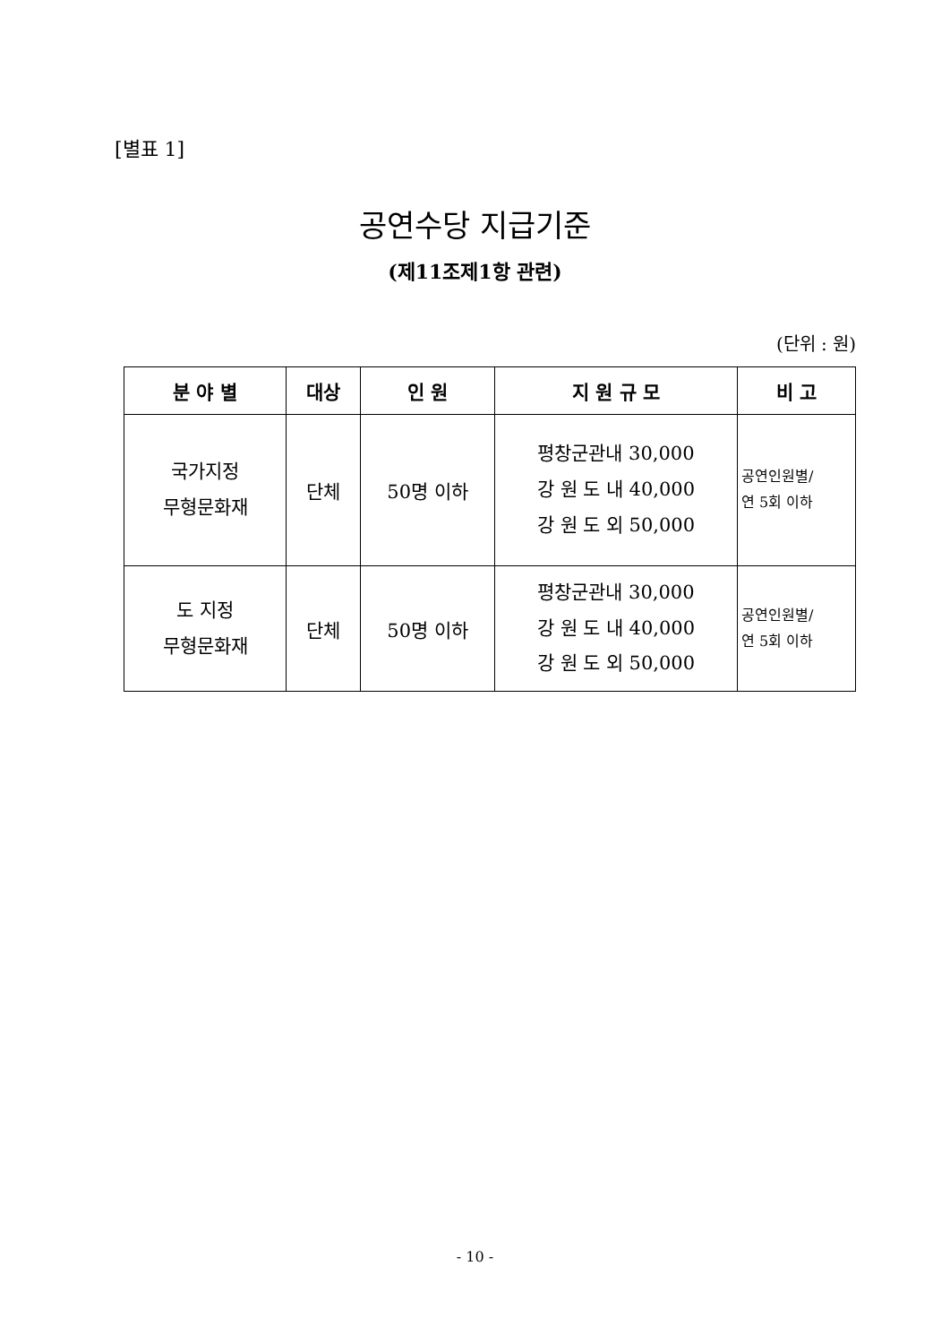[별표 1]
공연수당 지급기준
(제11조제1항 관련)
(단위 : 원)
| 분 야 별 | 대상 | 인 원 | 지 원 규 모 | 비 고 |
| --- | --- | --- | --- | --- |
| 국가지정 무형문화재 | 단체 | 50명 이하 | 평창군관내 30,000 강 원 도 내 40,000 강 원 도 외 50,000 | 공연인원별/ 연 5회 이하 |
| 도 지정 무형문화재 | 단체 | 50명 이하 | 평창군관내 30,000 강 원 도 내 40,000 강 원 도 외 50,000 | 공연인원별/ 연 5회 이하 |
- 10 -